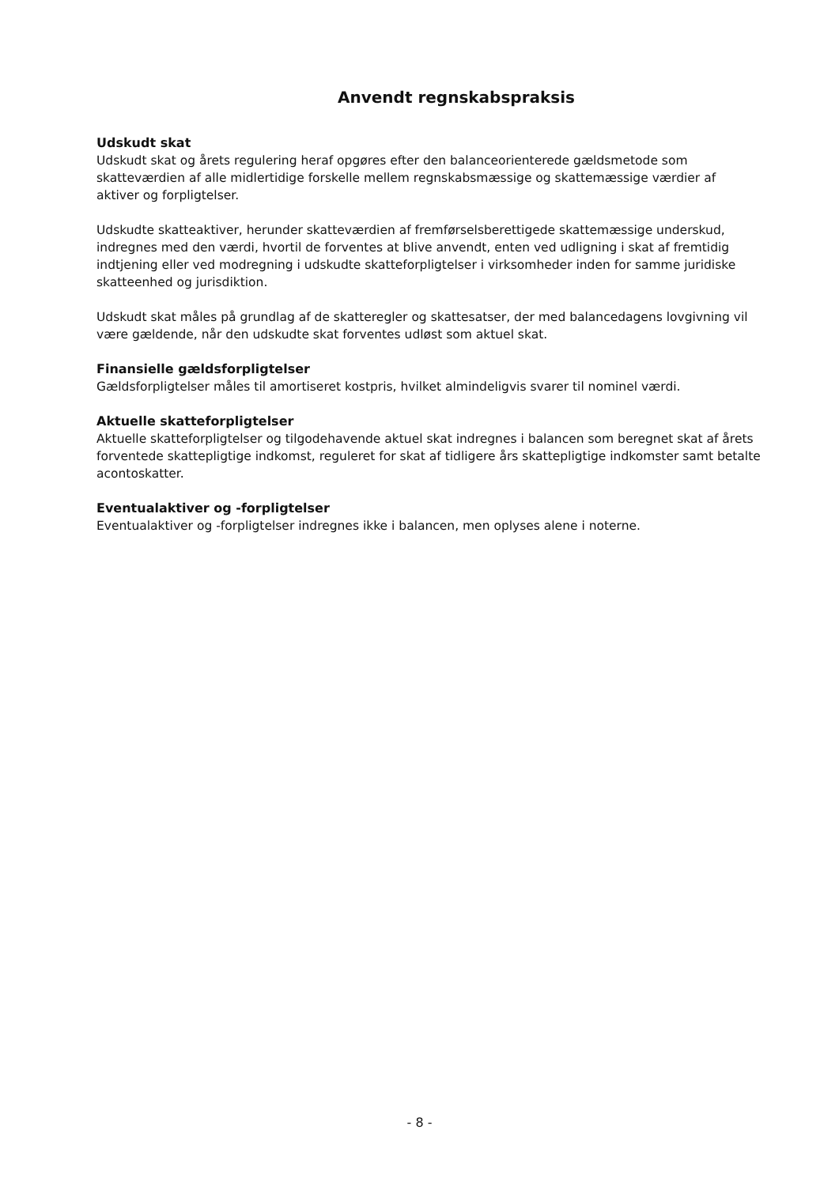Anvendt regnskabspraksis
Udskudt skat
Udskudt skat og årets regulering heraf opgøres efter den balanceorienterede gældsmetode som skatteværdien af alle midlertidige forskelle mellem regnskabsmæssige og skattemæssige værdier af aktiver og forpligtelser.
Udskudte skatteaktiver, herunder skatteværdien af fremførselsberettigede skattemæssige underskud, indregnes med den værdi, hvortil de forventes at blive anvendt, enten ved udligning i skat af fremtidig indtjening eller ved modregning i udskudte skatteforpligtelser i virksomheder inden for samme juridiske skatteenhed og jurisdiktion.
Udskudt skat måles på grundlag af de skatteregler og skattesatser, der med balancedagens lovgivning vil være gældende, når den udskudte skat forventes udløst som aktuel skat.
Finansielle gældsforpligtelser
Gældsforpligtelser måles til amortiseret kostpris, hvilket almindeligvis svarer til nominel værdi.
Aktuelle skatteforpligtelser
Aktuelle skatteforpligtelser og tilgodehavende aktuel skat indregnes i balancen som beregnet skat af årets forventede skattepligtige indkomst, reguleret for skat af tidligere års skattepligtige indkomster samt betalte acontoskatter.
Eventualaktiver og -forpligtelser
Eventualaktiver og -forpligtelser indregnes ikke i balancen, men oplyses alene i noterne.
- 8 -